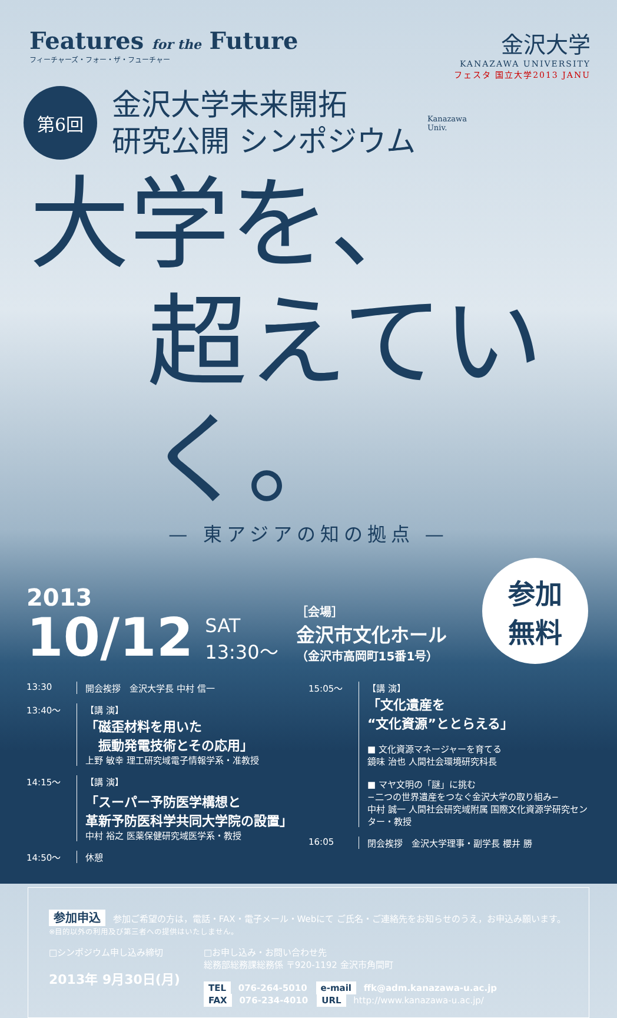Features for the Future
フィーチャーズ・フォー・ザ・フューチャー
金沢大学
KANAZAWA UNIVERSITY
フェスタ 国立大学2013 JANU
第6回
金沢大学未来開拓
研究公開 シンポジウム
Kanazawa
Univ.
大学を、
超えていく。
— 東アジアの知の拠点 —
2013
10/12
SAT
13:30〜
［会場］
金沢市文化ホール
（金沢市高岡町15番1号）
参加
無料
13:30 開会挨拶　金沢大学長 中村 信一
13:40〜 【講 演】
「磁歪材料を用いた
　振動発電技術とその応用」
上野 敏幸 理工研究域電子情報学系・准教授
14:15〜 【講 演】
「スーパー予防医学構想と
革新予防医科学共同大学院の設置」
中村 裕之 医薬保健研究域医学系・教授
14:50〜 休憩
15:05〜 【講 演】
「文化遺産を
“文化資源”ととらえる」
■ 文化資源マネージャーを育てる
鏡味 治也 人間社会環境研究科長
■ マヤ文明の「謎」に挑む
−二つの世界遺産をつなぐ金沢大学の取り組み−
中村 誠一 人間社会研究域附属 国際文化資源学研究センター・教授
16:05 閉会挨拶　金沢大学理事・副学長 櫻井 勝
参加申込 参加ご希望の方は，電話・FAX・電子メール・Webにて ご氏名・ご連絡先をお知らせのうえ，お申込み願います。※目的以外の利用及び第三者への提供はいたしません。
□シンポジウム申し込み締切
2013年 9月30日(月)
□お申し込み・お問い合わせ先
総務部総務課総務係 〒920-1192 金沢市角間町
TEL 076-264-5010　e-mail ffk@adm.kanazawa-u.ac.jp
FAX 076-234-4010　URL http://www.kanazawa-u.ac.jp/